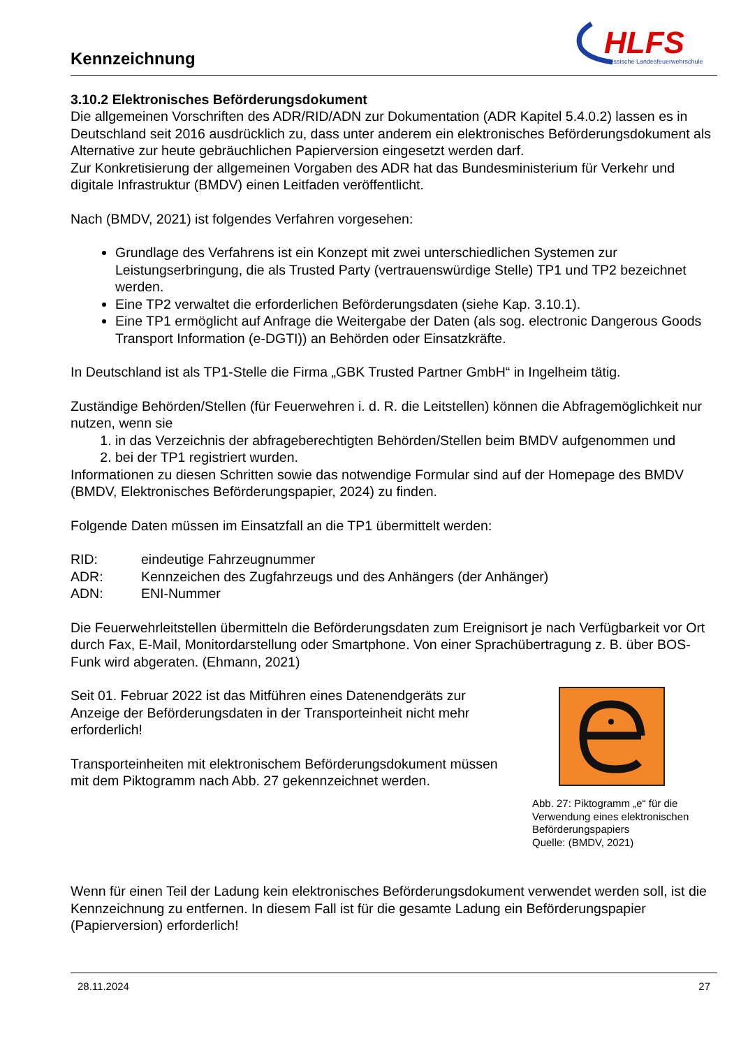Kennzeichnung
HLFS
Hessische Landesfeuerwehrschule
3.10.2 Elektronisches Beförderungsdokument
Die allgemeinen Vorschriften des ADR/RID/ADN zur Dokumentation (ADR Kapitel 5.4.0.2) lassen es in Deutschland seit 2016 ausdrücklich zu, dass unter anderem ein elektronisches Beförderungsdokument als Alternative zur heute gebräuchlichen Papierversion eingesetzt werden darf.
Zur Konkretisierung der allgemeinen Vorgaben des ADR hat das Bundesministerium für Verkehr und digitale Infrastruktur (BMDV) einen Leitfaden veröffentlicht.
Nach (BMDV, 2021) ist folgendes Verfahren vorgesehen:
Grundlage des Verfahrens ist ein Konzept mit zwei unterschiedlichen Systemen zur Leistungserbringung, die als Trusted Party (vertrauenswürdige Stelle) TP1 und TP2 bezeichnet werden.
Eine TP2 verwaltet die erforderlichen Beförderungsdaten (siehe Kap. 3.10.1).
Eine TP1 ermöglicht auf Anfrage die Weitergabe der Daten (als sog. electronic Dangerous Goods Transport Information (e-DGTI)) an Behörden oder Einsatzkräfte.
In Deutschland ist als TP1-Stelle die Firma „GBK Trusted Partner GmbH“ in Ingelheim tätig.
Zuständige Behörden/Stellen (für Feuerwehren i. d. R. die Leitstellen) können die Abfragemöglichkeit nur nutzen, wenn sie
1. in das Verzeichnis der abfrageberechtigten Behörden/Stellen beim BMDV aufgenommen und
2. bei der TP1 registriert wurden.
Informationen zu diesen Schritten sowie das notwendige Formular sind auf der Homepage des BMDV (BMDV, Elektronisches Beförderungspapier, 2024) zu finden.
Folgende Daten müssen im Einsatzfall an die TP1 übermittelt werden:
RID: eindeutige Fahrzeugnummer
ADR: Kennzeichen des Zugfahrzeugs und des Anhängers (der Anhänger)
ADN: ENI-Nummer
Die Feuerwehrleitstellen übermitteln die Beförderungsdaten zum Ereignisort je nach Verfügbarkeit vor Ort durch Fax, E-Mail, Monitordarstellung oder Smartphone. Von einer Sprachübertragung z. B. über BOS-Funk wird abgeraten. (Ehmann, 2021)
Seit 01. Februar 2022 ist das Mitführen eines Datenendgeräts zur Anzeige der Beförderungsdaten in der Transporteinheit nicht mehr erforderlich!
Transporteinheiten mit elektronischem Beförderungsdokument müssen mit dem Piktogramm nach Abb. 27 gekennzeichnet werden.
Abb. 27: Piktogramm „e“ für die Verwendung eines elektronischen Beförderungspapiers
Quelle: (BMDV, 2021)
Wenn für einen Teil der Ladung kein elektronisches Beförderungsdokument verwendet werden soll, ist die Kennzeichnung zu entfernen. In diesem Fall ist für die gesamte Ladung ein Beförderungspapier (Papierversion) erforderlich!
28.11.2024 27